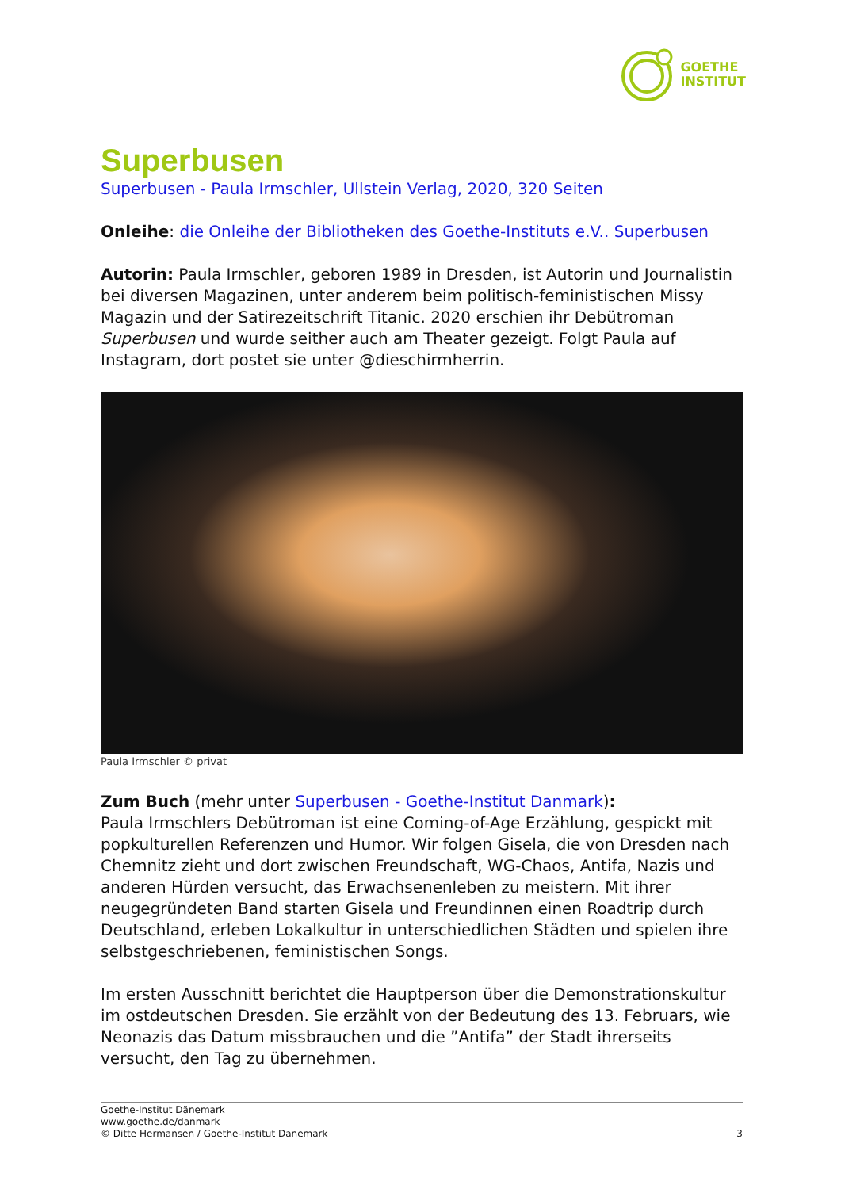GOETHE
INSTITUT
Superbusen
Superbusen - Paula Irmschler, Ullstein Verlag, 2020, 320 Seiten
Onleihe: die Onleihe der Bibliotheken des Goethe-Instituts e.V.. Superbusen
Autorin: Paula Irmschler, geboren 1989 in Dresden, ist Autorin und Journalistin bei diversen Magazinen, unter anderem beim politisch-feministischen Missy Magazin und der Satirezeitschrift Titanic. 2020 erschien ihr Debütroman Superbusen und wurde seither auch am Theater gezeigt. Folgt Paula auf Instagram, dort postet sie unter @dieschirmherrin.
Paula Irmschler © privat
Zum Buch (mehr unter Superbusen - Goethe-Institut Danmark):
Paula Irmschlers Debütroman ist eine Coming-of-Age Erzählung, gespickt mit popkulturellen Referenzen und Humor. Wir folgen Gisela, die von Dresden nach Chemnitz zieht und dort zwischen Freundschaft, WG-Chaos, Antifa, Nazis und anderen Hürden versucht, das Erwachsenenleben zu meistern. Mit ihrer neugegründeten Band starten Gisela und Freundinnen einen Roadtrip durch Deutschland, erleben Lokalkultur in unterschiedlichen Städten und spielen ihre selbstgeschriebenen, feministischen Songs.
Im ersten Ausschnitt berichtet die Hauptperson über die Demonstrationskultur im ostdeutschen Dresden. Sie erzählt von der Bedeutung des 13. Februars, wie Neonazis das Datum missbrauchen und die ”Antifa” der Stadt ihrerseits versucht, den Tag zu übernehmen.
Goethe-Institut Dänemark
www.goethe.de/danmark
© Ditte Hermansen / Goethe-Institut Dänemark 3